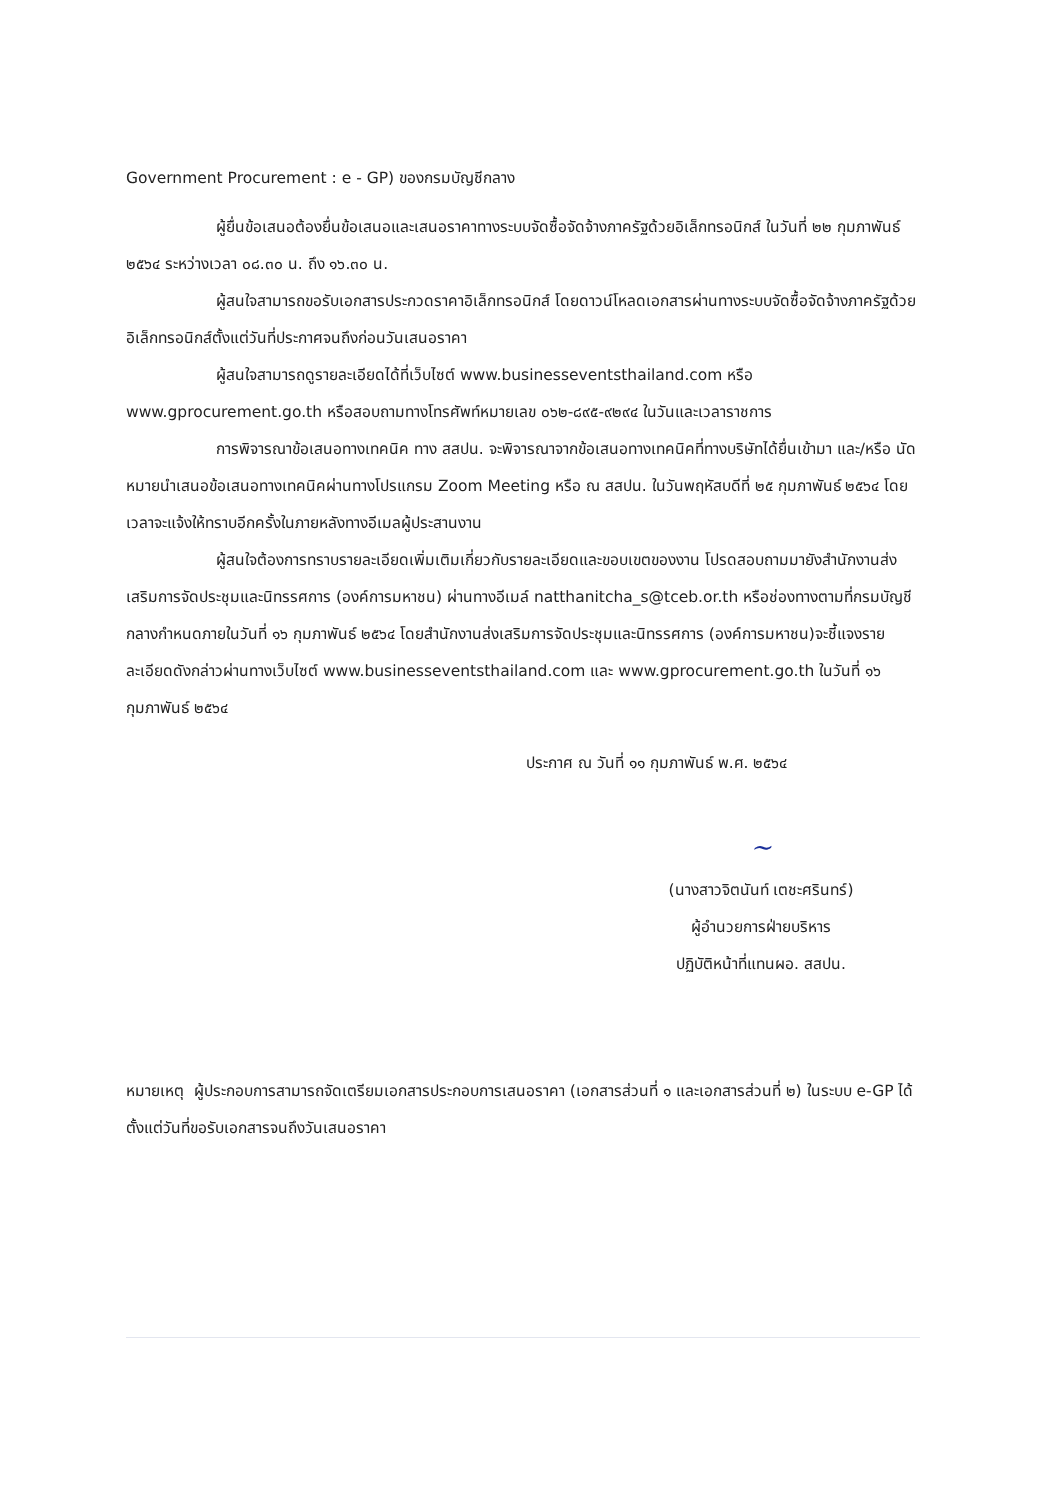Government Procurement : e - GP) ของกรมบัญชีกลาง
ผู้ยื่นข้อเสนอต้องยื่นข้อเสนอและเสนอราคาทางระบบจัดซื้อจัดจ้างภาครัฐด้วยอิเล็กทรอนิกส์ ในวันที่ ๒๒ กุมภาพันธ์ ๒๕๖๔ ระหว่างเวลา ๐๘.๓๐ น. ถึง ๑๖.๓๐ น.
ผู้สนใจสามารถขอรับเอกสารประกวดราคาอิเล็กทรอนิกส์ โดยดาวน์โหลดเอกสารผ่านทางระบบจัดซื้อจัดจ้างภาครัฐด้วยอิเล็กทรอนิกส์ตั้งแต่วันที่ประกาศจนถึงก่อนวันเสนอราคา
ผู้สนใจสามารถดูรายละเอียดได้ที่เว็บไซต์ www.businesseventsthailand.com หรือ www.gprocurement.go.th หรือสอบถามทางโทรศัพท์หมายเลข ๐๖๒-๘๙๕-๙๒๙๔ ในวันและเวลาราชการ
การพิจารณาข้อเสนอทางเทคนิค ทาง สสปน. จะพิจารณาจากข้อเสนอทางเทคนิคที่ทางบริษัทได้ยื่นเข้ามา และ/หรือ นัดหมายนำเสนอข้อเสนอทางเทคนิคผ่านทางโปรแกรม Zoom Meeting หรือ ณ สสปน. ในวันพฤหัสบดีที่ ๒๕ กุมภาพันธ์ ๒๕๖๔ โดยเวลาจะแจ้งให้ทราบอีกครั้งในภายหลังทางอีเมลผู้ประสานงาน
ผู้สนใจต้องการทราบรายละเอียดเพิ่มเติมเกี่ยวกับรายละเอียดและขอบเขตของงาน โปรดสอบถามมายังสำนักงานส่งเสริมการจัดประชุมและนิทรรศการ (องค์การมหาชน) ผ่านทางอีเมล์ natthanitcha_s@tceb.or.th หรือช่องทางตามที่กรมบัญชีกลางกำหนดภายในวันที่ ๑๖ กุมภาพันธ์ ๒๕๖๔ โดยสำนักงานส่งเสริมการจัดประชุมและนิทรรศการ (องค์การมหาชน)จะชี้แจงรายละเอียดดังกล่าวผ่านทางเว็บไซต์ www.businesseventsthailand.com และ www.gprocurement.go.th ในวันที่ ๑๖ กุมภาพันธ์ ๒๕๖๔
ประกาศ ณ วันที่ ๑๑ กุมภาพันธ์ พ.ศ. ๒๕๖๔
~
(นางสาวจิตนันท์ เตชะศรินทร์)
ผู้อำนวยการฝ่ายบริหาร
ปฏิบัติหน้าที่แทนผอ. สสปน.
หมายเหตุ ผู้ประกอบการสามารถจัดเตรียมเอกสารประกอบการเสนอราคา (เอกสารส่วนที่ ๑ และเอกสารส่วนที่ ๒) ในระบบ e-GP ได้ตั้งแต่วันที่ขอรับเอกสารจนถึงวันเสนอราคา